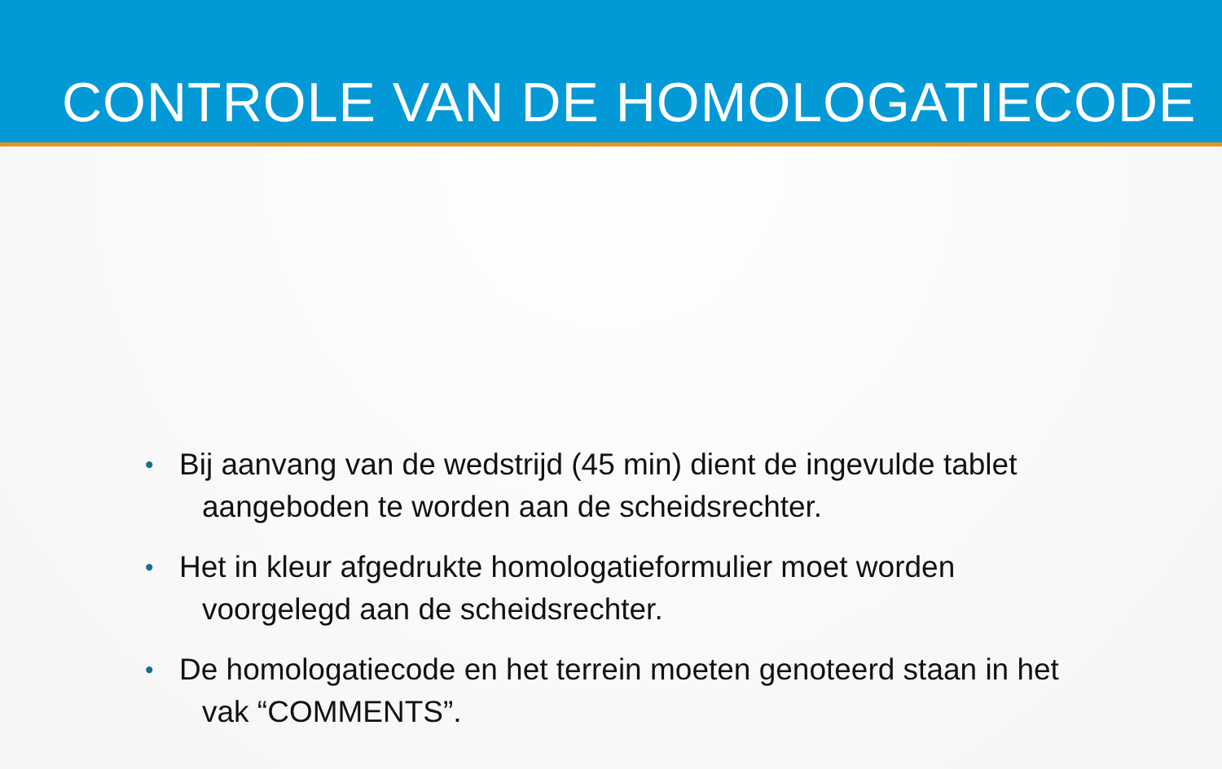CONTROLE VAN DE HOMOLOGATIECODE
• Bij aanvang van de wedstrijd (45 min) dient de ingevulde tablet
aangeboden te worden aan de scheidsrechter.
• Het in kleur afgedrukte homologatieformulier moet worden
voorgelegd aan de scheidsrechter.
• De homologatiecode en het terrein moeten genoteerd staan in het
vak “COMMENTS”.